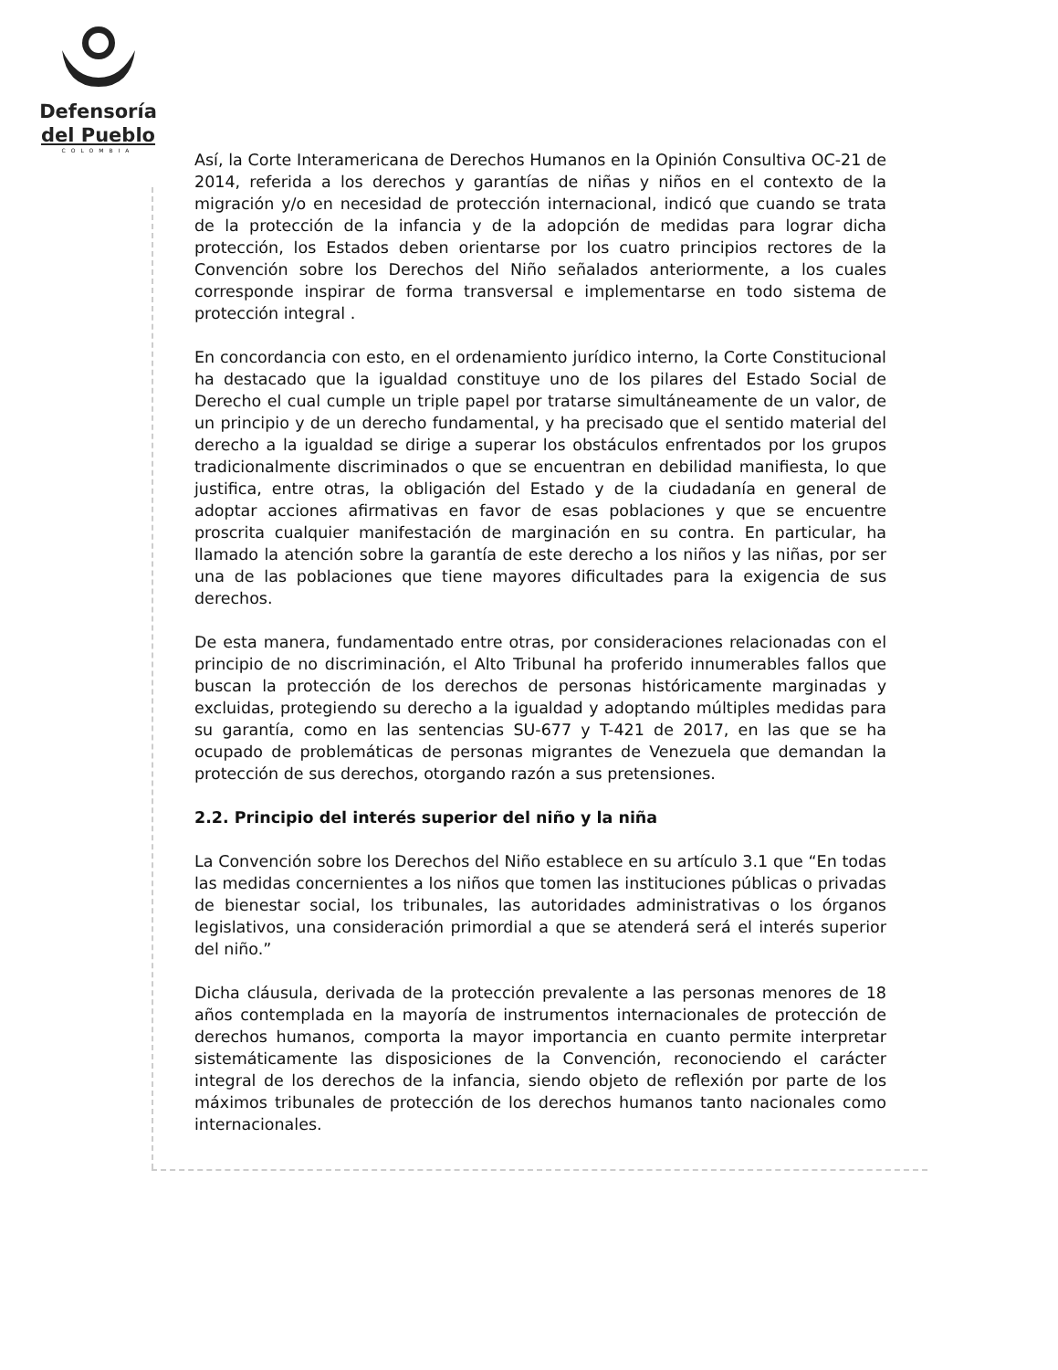Defensoría
del Pueblo
COLOMBIA
Así, la Corte Interamericana de Derechos Humanos en la Opinión Consultiva OC-21 de 2014, referida a los derechos y garantías de niñas y niños en el contexto de la migración y/o en necesidad de protección internacional, indicó que cuando se trata de la protección de la infancia y de la adopción de medidas para lograr dicha protección, los Estados deben orientarse por los cuatro principios rectores de la Convención sobre los Derechos del Niño señalados anteriormente, a los cuales corresponde inspirar de forma transversal e implementarse en todo sistema de protección integral .
En concordancia con esto, en el ordenamiento jurídico interno, la Corte Constitucional ha destacado que la igualdad constituye uno de los pilares del Estado Social de Derecho el cual cumple un triple papel por tratarse simultáneamente de un valor, de un principio y de un derecho fundamental, y ha precisado que el sentido material del derecho a la igualdad se dirige a superar los obstáculos enfrentados por los grupos tradicionalmente discriminados o que se encuentran en debilidad manifiesta, lo que justifica, entre otras, la obligación del Estado y de la ciudadanía en general de adoptar acciones afirmativas en favor de esas poblaciones y que se encuentre proscrita cualquier manifestación de marginación en su contra. En particular, ha llamado la atención sobre la garantía de este derecho a los niños y las niñas, por ser una de las poblaciones que tiene mayores dificultades para la exigencia de sus derechos.
De esta manera, fundamentado entre otras, por consideraciones relacionadas con el principio de no discriminación, el Alto Tribunal ha proferido innumerables fallos que buscan la protección de los derechos de personas históricamente marginadas y excluidas, protegiendo su derecho a la igualdad y adoptando múltiples medidas para su garantía, como en las sentencias SU-677 y T-421 de 2017, en las que se ha ocupado de problemáticas de personas migrantes de Venezuela que demandan la protección de sus derechos, otorgando razón a sus pretensiones.
2.2. Principio del interés superior del niño y la niña
La Convención sobre los Derechos del Niño establece en su artículo 3.1 que “En todas las medidas concernientes a los niños que tomen las instituciones públicas o privadas de bienestar social, los tribunales, las autoridades administrativas o los órganos legislativos, una consideración primordial a que se atenderá será el interés superior del niño.”
Dicha cláusula, derivada de la protección prevalente a las personas menores de 18 años contemplada en la mayoría de instrumentos internacionales de protección de derechos humanos, comporta la mayor importancia en cuanto permite interpretar sistemáticamente las disposiciones de la Convención, reconociendo el carácter integral de los derechos de la infancia, siendo objeto de reflexión por parte de los máximos tribunales de protección de los derechos humanos tanto nacionales como internacionales.